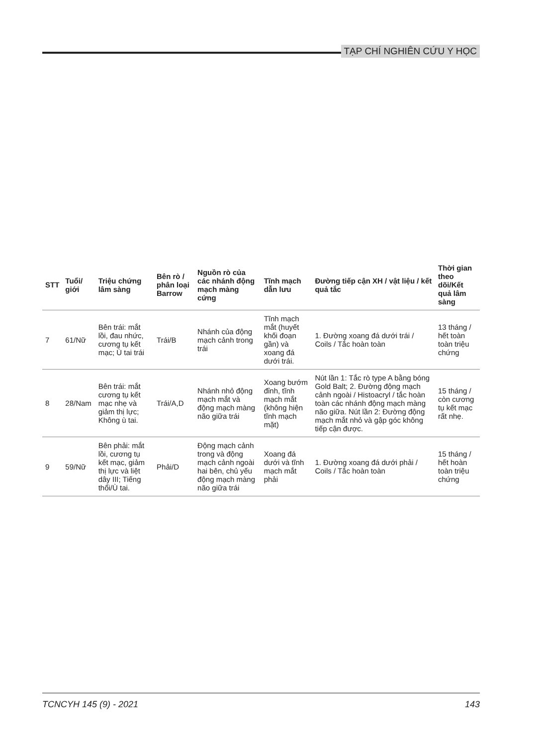TẠP CHÍ NGHIÊN CỨU Y HỌC
| STT | Tuổi/ giới | Triệu chứng lâm sàng | Bên rò / phân loại Barrow | Nguồn rò của các nhánh động mạch màng cứng | Tĩnh mạch dẫn lưu | Đường tiếp cận XH / vật liệu / kết quả tắc | Thời gian theo dõi/Kết quả lâm sàng |
| --- | --- | --- | --- | --- | --- | --- | --- |
| 7 | 61/Nữ | Bên trái: mắt lồi, đau nhức, cương tụ kết mạc; Ù tai trái | Trái/B | Nhánh của động mạch cảnh trong trái | Tĩnh mạch mắt (huyết khối đoạn gần) và xoang đá dưới trái. | 1. Đường xoang đá dưới trái / Coils / Tắc hoàn toàn | 13 tháng / hết toàn toàn triệu chứng |
| 8 | 28/Nam | Bên trái: mắt cương tụ kết mạc nhẹ và giảm thị lực; Không ù tai. | Trái/A,D | Nhánh nhỏ động mạch mắt và động mạch màng não giữa trái | Xoang bướm đỉnh, tĩnh mạch mắt (không hiện tĩnh mạch mặt) | Nút lần 1: Tắc rò type A bằng bóng Gold Balt; 2. Đường động mạch cảnh ngoài / Histoacryl / tắc hoàn toàn các nhánh động mạch màng não giữa. Nút lần 2: Đường động mạch mắt nhỏ và gập góc không tiếp cận được. | 15 tháng / còn cương tụ kết mạc rất nhẹ. |
| 9 | 59/Nữ | Bên phải: mắt lồi, cương tụ kết mạc, giảm thị lực và liệt dây III; Tiếng thổi/Ù tai. | Phải/D | Động mạch cảnh trong và động mạch cảnh ngoài hai bên, chủ yếu động mạch màng não giữa trái | Xoang đá dưới và tĩnh mạch mắt phải | 1. Đường xoang đá dưới phải / Coils / Tắc hoàn toàn | 15 tháng / hết hoàn toàn triệu chứng |
TCNCYH 145 (9) - 2021 143